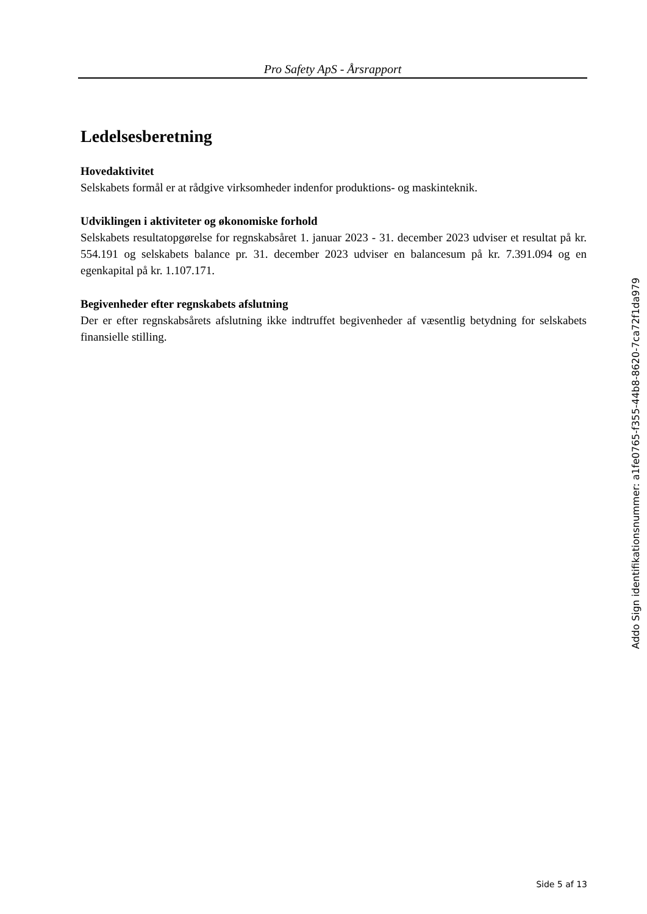Pro Safety ApS - Årsrapport
Ledelsesberetning
Hovedaktivitet
Selskabets formål er at rådgive virksomheder indenfor produktions- og maskinteknik.
Udviklingen i aktiviteter og økonomiske forhold
Selskabets resultatopgørelse for regnskabsåret 1. januar 2023 - 31. december 2023 udviser et resultat på kr. 554.191 og selskabets balance pr. 31. december 2023 udviser en balancesum på kr. 7.391.094 og en egenkapital på kr. 1.107.171.
Begivenheder efter regnskabets afslutning
Der er efter regnskabsårets afslutning ikke indtruffet begivenheder af væsentlig betydning for selskabets finansielle stilling.
Addo Sign identifikationsnummer: a1fe0765-f355-44b8-8620-7ca72f1da979
Side 5 af 13